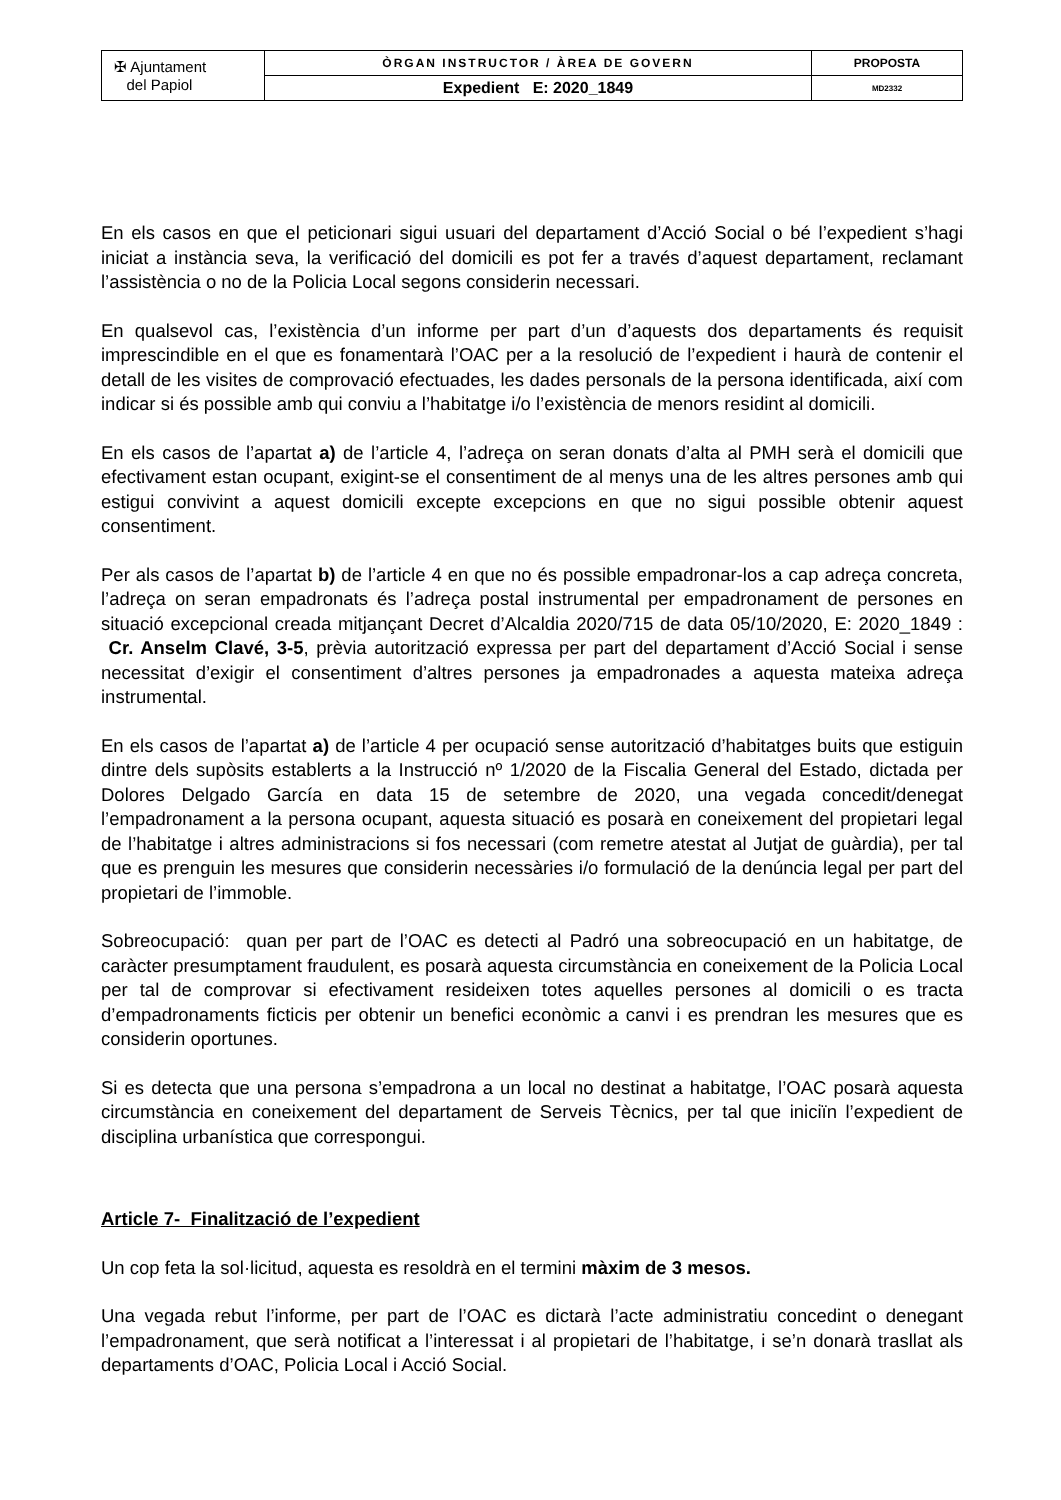| ✠ Ajuntament del Papiol | ÒRGAN INSTRUCTOR / ÀREA DE GOVERN | PROPOSTA |
| | Expedient E: 2020_1849 | MD2332 |
En els casos en que el peticionari sigui usuari del departament d’Acció Social o bé l’expedient s’hagi iniciat a instància seva, la verificació del domicili es pot fer a través d’aquest departament, reclamant l’assistència o no de la Policia Local segons considerin necessari.
En qualsevol cas, l’existència d’un informe per part d’un d’aquests dos departaments és requisit imprescindible en el que es fonamentarà l’OAC per a la resolució de l’expedient i haurà de contenir el detall de les visites de comprovació efectuades, les dades personals de la persona identificada, així com indicar si és possible amb qui conviu a l’habitatge i/o l’existència de menors residint al domicili.
En els casos de l’apartat a) de l’article 4, l’adreça on seran donats d’alta al PMH serà el domicili que efectivament estan ocupant, exigint-se el consentiment de al menys una de les altres persones amb qui estigui convivint a aquest domicili excepte excepcions en que no sigui possible obtenir aquest consentiment.
Per als casos de l’apartat b) de l’article 4 en que no és possible empadronar-los a cap adreça concreta, l’adreça on seran empadronats és l’adreça postal instrumental per empadronament de persones en situació excepcional creada mitjançant Decret d’Alcaldia 2020/715 de data 05/10/2020, E: 2020_1849 : Cr. Anselm Clavé, 3-5, prèvia autorització expressa per part del departament d’Acció Social i sense necessitat d’exigir el consentiment d’altres persones ja empadronades a aquesta mateixa adreça instrumental.
En els casos de l’apartat a) de l’article 4 per ocupació sense autorització d’habitatges buits que estiguin dintre dels supòsits establerts a la Instrucció nº 1/2020 de la Fiscalia General del Estado, dictada per Dolores Delgado García en data 15 de setembre de 2020, una vegada concedit/denegat l’empadronament a la persona ocupant, aquesta situació es posarà en coneixement del propietari legal de l’habitatge i altres administracions si fos necessari (com remetre atestat al Jutjat de guàrdia), per tal que es prenguin les mesures que considerin necessàries i/o formulació de la denúncia legal per part del propietari de l’immoble.
Sobreocupació: quan per part de l’OAC es detecti al Padró una sobreocupació en un habitatge, de caràcter presumptament fraudulent, es posarà aquesta circumstància en coneixement de la Policia Local per tal de comprovar si efectivament resideixen totes aquelles persones al domicili o es tracta d’empadronaments ficticis per obtenir un benefici econòmic a canvi i es prendran les mesures que es considerin oportunes.
Si es detecta que una persona s’empadrona a un local no destinat a habitatge, l’OAC posarà aquesta circumstància en coneixement del departament de Serveis Tècnics, per tal que iniciïn l’expedient de disciplina urbanística que correspongui.
Article 7- Finalització de l’expedient
Un cop feta la sol·licitud, aquesta es resoldrà en el termini màxim de 3 mesos.
Una vegada rebut l’informe, per part de l’OAC es dictarà l’acte administratiu concedint o denegant l’empadronament, que serà notificat a l’interessat i al propietari de l’habitatge, i se’n donarà trasllat als departaments d’OAC, Policia Local i Acció Social.